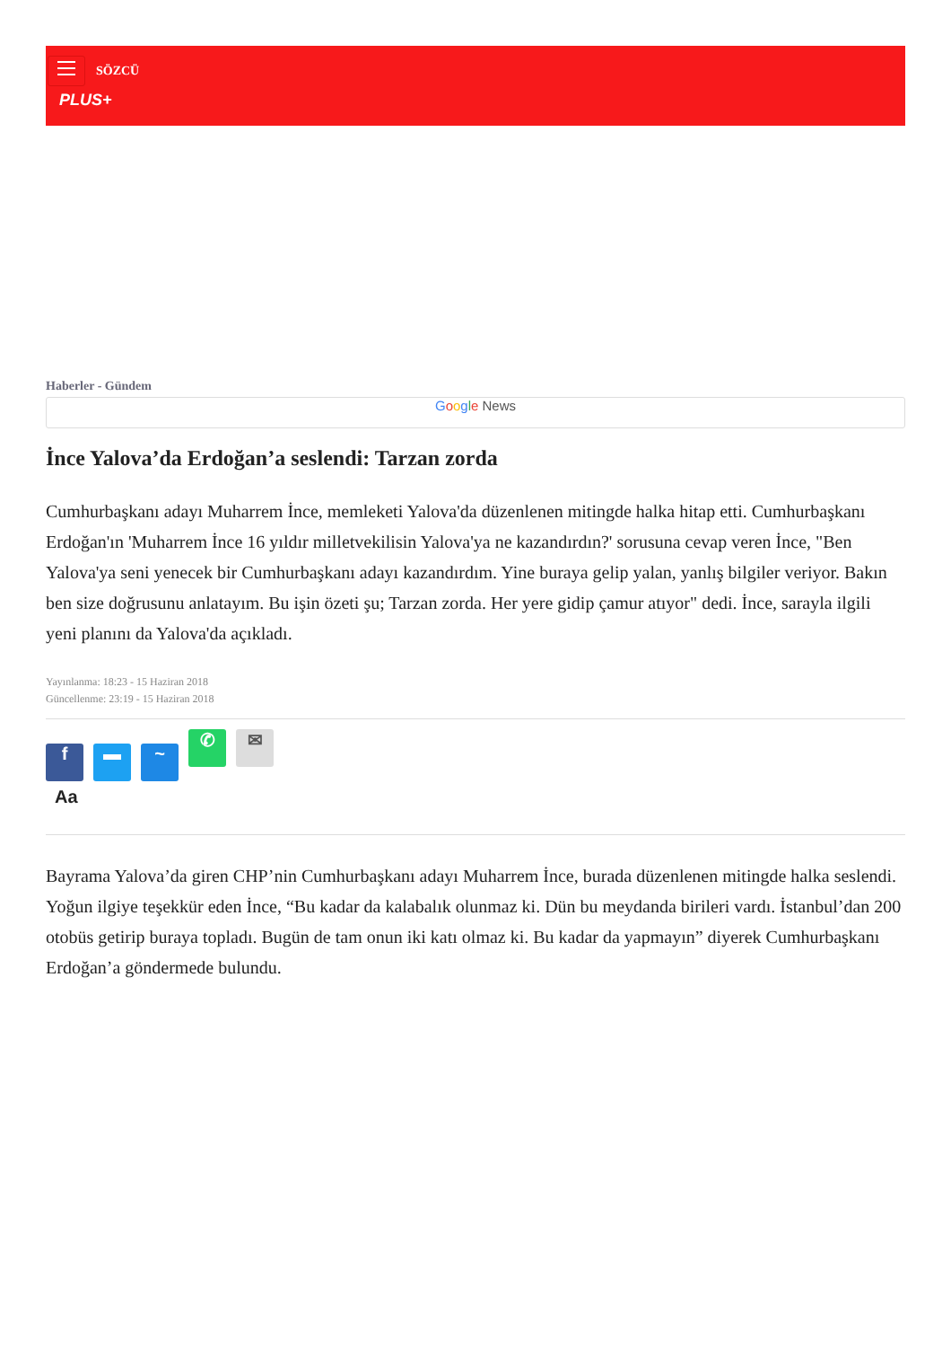SÖZCÜ
PLUS+
Haberler - Gündem
Google News
İnce Yalova’da Erdoğan’a seslendi: Tarzan zorda
Cumhurbaşkanı adayı Muharrem İnce, memleketi Yalova'da düzenlenen mitingde halka hitap etti. Cumhurbaşkanı Erdoğan'ın 'Muharrem İnce 16 yıldır milletvekilisin Yalova'ya ne kazandırdın?' sorusuna cevap veren İnce, "Ben Yalova'ya seni yenecek bir Cumhurbaşkanı adayı kazandırdım. Yine buraya gelip yalan, yanlış bilgiler veriyor. Bakın ben size doğrusunu anlatayım. Bu işin özeti şu; Tarzan zorda. Her yere gidip çamur atıyor" dedi. İnce, sarayla ilgili yeni planını da Yalova'da açıkladı.
Yayınlanma: 18:23 - 15 Haziran 2018
Güncellenme: 23:19 - 15 Haziran 2018
f ▬ ~ ✆ ✉
Aa
Bayrama Yalova’da giren CHP’nin Cumhurbaşkanı adayı Muharrem İnce, burada düzenlenen mitingde halka seslendi. Yoğun ilgiye teşekkür eden İnce, “Bu kadar da kalabalık olunmaz ki. Dün bu meydanda birileri vardı. İstanbul’dan 200 otobüs getirip buraya topladı. Bugün de tam onun iki katı olmaz ki. Bu kadar da yapmayın” diyerek Cumhurbaşkanı Erdoğan’a göndermede bulundu.